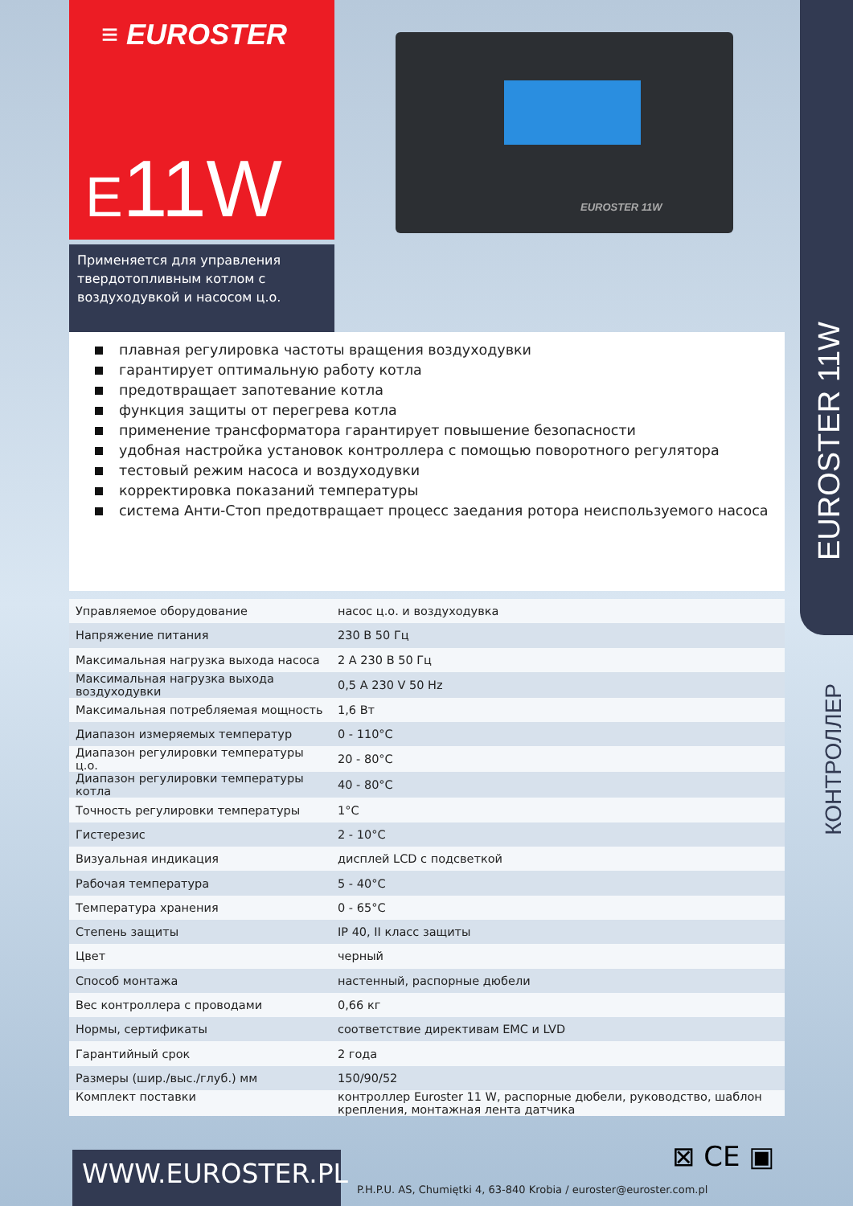≡ EUROSTER
E11W
Применяется для управления твердотопливным котлом с воздуходувкой и насосом ц.о.
EUROSTER 11W
EUROSTER 11W
КОНТРОЛЛЕР
плавная регулировка частоты вращения воздуходувки
гарантирует оптимальную работу котла
предотвращает запотевание котла
функция защиты от перегрева котла
применение трансформатора гарантирует повышение безопасности
удобная настройка установок контроллера с помощью поворотного регулятора
тестовый режим насоса и воздуходувки
корректировка показаний температуры
система Анти-Стоп предотвращает процесс заедания ротора неиспользуемого насоса
| Управляемое оборудование | насос ц.о. и воздуходувка |
| Напряжение питания | 230 В 50 Гц |
| Максимальная нагрузка выхода насоса | 2 А 230 В 50 Гц |
| Максимальная нагрузка выхода воздуходувки | 0,5 A 230 V 50 Hz |
| Максимальная потребляемая мощность | 1,6 Вт |
| Диапазон измеряемых температур | 0 - 110°C |
| Диапазон регулировки температуры ц.о. | 20 - 80°C |
| Диапазон регулировки температуры котла | 40 - 80°C |
| Точность регулировки температуры | 1°C |
| Гистерезис | 2 - 10°C |
| Визуальная индикация | дисплей LCD с подсветкой |
| Рабочая температура | 5 - 40°C |
| Температура хранения | 0 - 65°C |
| Степень защиты | IP 40, II класс защиты |
| Цвет | черный |
| Способ монтажа | настенный, распорные дюбели |
| Вес контроллера с проводами | 0,66 кг |
| Нормы, сертификаты | соответствие директивам EMC и LVD |
| Гарантийный срок | 2 года |
| Размеры (шир./выс./глуб.) мм | 150/90/52 |
| Комплект поставки | контроллер Euroster 11 W, распорные дюбели, руководство, шаблон крепления, монтажная лента датчика |
⊠ CE ▣
WWW.EUROSTER.PL
P.H.P.U. AS, Chumiętki 4, 63-840 Krobia / euroster@euroster.com.pl